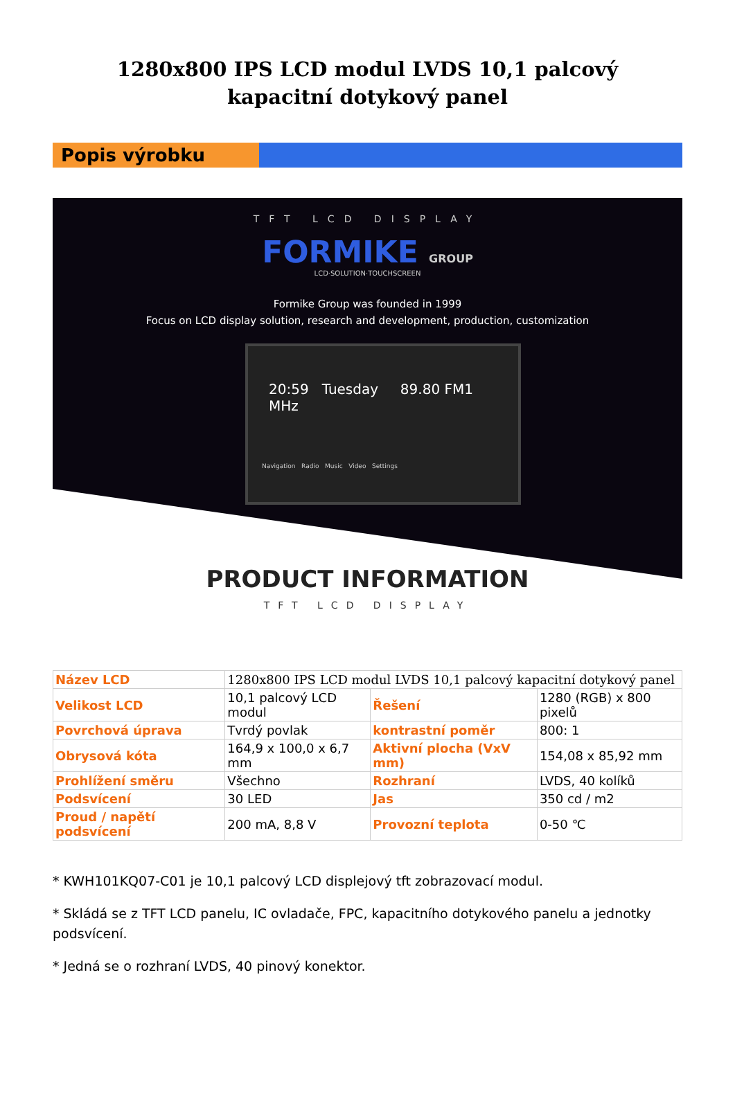1280x800 IPS LCD modul LVDS 10,1 palcový kapacitní dotykový panel
Popis výrobku
TFT LCD DISPLAY
FORMIKE GROUP
LCD·SOLUTION·TOUCHSCREEN
Formike Group was founded in 1999
Focus on LCD display solution, research and development, production, customization
20:59 Tuesday 89.80 FM1 MHz
Navigation Radio Music Video Settings
PRODUCT INFORMATION
TFT LCD DISPLAY
| Název LCD | 1280x800 IPS LCD modul LVDS 10,1 palcový kapacitní dotykový panel | | |
| Velikost LCD | 10,1 palcový LCD modul | Řešení | 1280 (RGB) x 800 pixelů |
| Povrchová úprava | Tvrdý povlak | kontrastní poměr | 800: 1 |
| Obrysová kóta | 164,9 x 100,0 x 6,7 mm | Aktivní plocha (VxV mm) | 154,08 x 85,92 mm |
| Prohlížení směru | Všechno | Rozhraní | LVDS, 40 kolíků |
| Podsvícení | 30 LED | Jas | 350 cd / m2 |
| Proud / napětí podsvícení | 200 mA, 8,8 V | Provozní teplota | 0-50 ℃ |
* KWH101KQ07-C01 je 10,1 palcový LCD displejový tft zobrazovací modul.
* Skládá se z TFT LCD panelu, IC ovladače, FPC, kapacitního dotykového panelu a jednotky podsvícení.
* Jedná se o rozhraní LVDS, 40 pinový konektor.